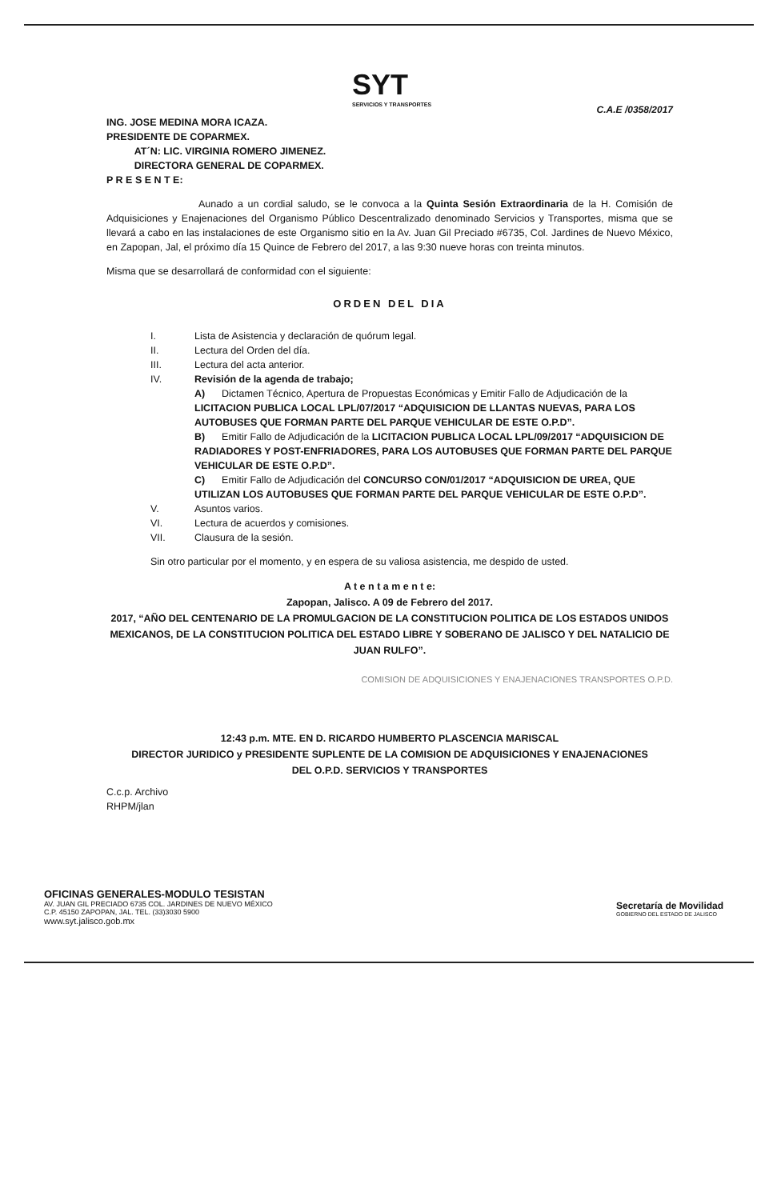SYT
SERVICIOS Y TRANSPORTES
C.A.E /0358/2017
ING. JOSE MEDINA MORA ICAZA.
PRESIDENTE DE COPARMEX.
AT´N: LIC. VIRGINIA ROMERO JIMENEZ.
DIRECTORA GENERAL DE COPARMEX.
P R E S E N T E:
Aunado a un cordial saludo, se le convoca a la Quinta Sesión Extraordinaria de la H. Comisión de Adquisiciones y Enajenaciones del Organismo Público Descentralizado denominado Servicios y Transportes, misma que se llevará a cabo en las instalaciones de este Organismo sitio en la Av. Juan Gil Preciado #6735, Col. Jardines de Nuevo México, en Zapopan, Jal, el próximo día 15 Quince de Febrero del 2017, a las 9:30 nueve horas con treinta minutos.
Misma que se desarrollará de conformidad con el siguiente:
ORDEN DEL DIA
I. Lista de Asistencia y declaración de quórum legal.
II. Lectura del Orden del día.
III. Lectura del acta anterior.
IV. Revisión de la agenda de trabajo;
A) Dictamen Técnico, Apertura de Propuestas Económicas y Emitir Fallo de Adjudicación de la LICITACION PUBLICA LOCAL LPL/07/2017 “ADQUISICION DE LLANTAS NUEVAS, PARA LOS AUTOBUSES QUE FORMAN PARTE DEL PARQUE VEHICULAR DE ESTE O.P.D”.
B) Emitir Fallo de Adjudicación de la LICITACION PUBLICA LOCAL LPL/09/2017 “ADQUISICION DE RADIADORES Y POST-ENFRIADORES, PARA LOS AUTOBUSES QUE FORMAN PARTE DEL PARQUE VEHICULAR DE ESTE O.P.D”.
C) Emitir Fallo de Adjudicación del CONCURSO CON/01/2017 “ADQUISICION DE UREA, QUE UTILIZAN LOS AUTOBUSES QUE FORMAN PARTE DEL PARQUE VEHICULAR DE ESTE O.P.D”.
V. Asuntos varios.
VI. Lectura de acuerdos y comisiones.
VII. Clausura de la sesión.
Sin otro particular por el momento, y en espera de su valiosa asistencia, me despido de usted.
A t e n t a m e n t e:
Zapopan, Jalisco. A 09 de Febrero del 2017.
2017, “AÑO DEL CENTENARIO DE LA PROMULGACION DE LA CONSTITUCION POLITICA DE LOS ESTADOS UNIDOS MEXICANOS, DE LA CONSTITUCION POLITICA DEL ESTADO LIBRE Y SOBERANO DE JALISCO Y DEL NATALICIO DE JUAN RULFO”.
COMISION DE ADQUISICIONES Y ENAJENACIONES TRANSPORTES O.P.D.
12:43 p.m. MTE. EN D. RICARDO HUMBERTO PLASCENCIA MARISCAL
DIRECTOR JURIDICO y PRESIDENTE SUPLENTE DE LA COMISION DE ADQUISICIONES Y ENAJENACIONES
DEL O.P.D. SERVICIOS Y TRANSPORTES
C.c.p. Archivo
RHPM/jlan
OFICINAS GENERALES-MODULO TESISTAN
AV. JUAN GIL PRECIADO 6735 COL. JARDINES DE NUEVO MÉXICO
C.P. 45150 ZAPOPAN, JAL. TEL. (33)3030 5900
www.syt.jalisco.gob.mx
Secretaría de Movilidad
GOBIERNO DEL ESTADO DE JALISCO